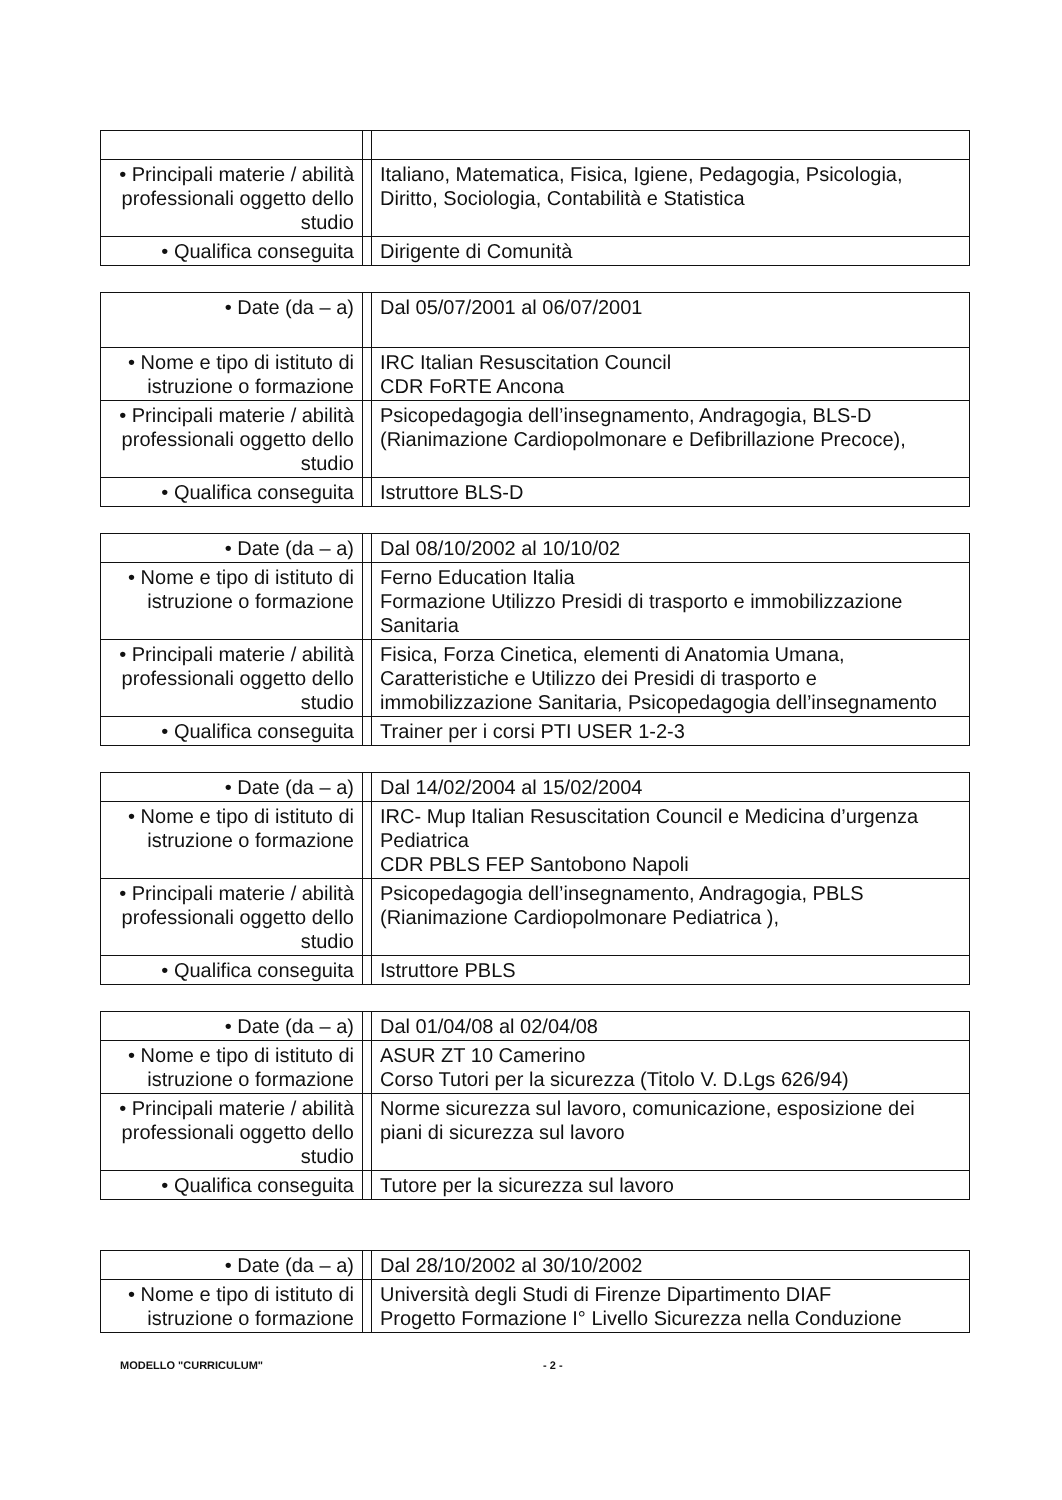| • Principali materie / abilità professionali oggetto dello studio | | Italiano, Matematica, Fisica, Igiene, Pedagogia, Psicologia, Diritto, Sociologia, Contabilità e Statistica |
| • Qualifica conseguita | | Dirigente di Comunità |
| • Date (da – a) | | Dal 05/07/2001 al 06/07/2001 |
| • Nome e tipo di istituto di istruzione o formazione | | IRC Italian Resuscitation Council CDR FoRTE Ancona |
| • Principali materie / abilità professionali oggetto dello studio | | Psicopedagogia dell’insegnamento, Andragogia, BLS-D (Rianimazione Cardiopolmonare e Defibrillazione Precoce), |
| • Qualifica conseguita | | Istruttore BLS-D |
| • Date (da – a) | | Dal 08/10/2002 al 10/10/02 |
| • Nome e tipo di istituto di istruzione o formazione | | Ferno Education Italia Formazione Utilizzo Presidi di trasporto e immobilizzazione Sanitaria |
| • Principali materie / abilità professionali oggetto dello studio | | Fisica, Forza Cinetica, elementi di Anatomia Umana, Caratteristiche e Utilizzo dei Presidi di trasporto e immobilizzazione Sanitaria, Psicopedagogia dell’insegnamento |
| • Qualifica conseguita | | Trainer per i corsi PTI USER 1-2-3 |
| • Date (da – a) | | Dal 14/02/2004 al 15/02/2004 |
| • Nome e tipo di istituto di istruzione o formazione | | IRC- Mup Italian Resuscitation Council e Medicina d’urgenza Pediatrica CDR PBLS FEP Santobono Napoli |
| • Principali materie / abilità professionali oggetto dello studio | | Psicopedagogia dell’insegnamento, Andragogia, PBLS (Rianimazione Cardiopolmonare Pediatrica ), |
| • Qualifica conseguita | | Istruttore PBLS |
| • Date (da – a) | | Dal 01/04/08 al 02/04/08 |
| • Nome e tipo di istituto di istruzione o formazione | | ASUR ZT 10 Camerino Corso Tutori per la sicurezza (Titolo V. D.Lgs 626/94) |
| • Principali materie / abilità professionali oggetto dello studio | | Norme sicurezza sul lavoro, comunicazione, esposizione dei piani di sicurezza sul lavoro |
| • Qualifica conseguita | | Tutore per la sicurezza sul lavoro |
| • Date (da – a) | | Dal 28/10/2002 al 30/10/2002 |
| • Nome e tipo di istituto di istruzione o formazione | | Università degli Studi di Firenze Dipartimento DIAF Progetto Formazione I° Livello Sicurezza nella Conduzione |
MODELLO "CURRICULUM" - 2 -